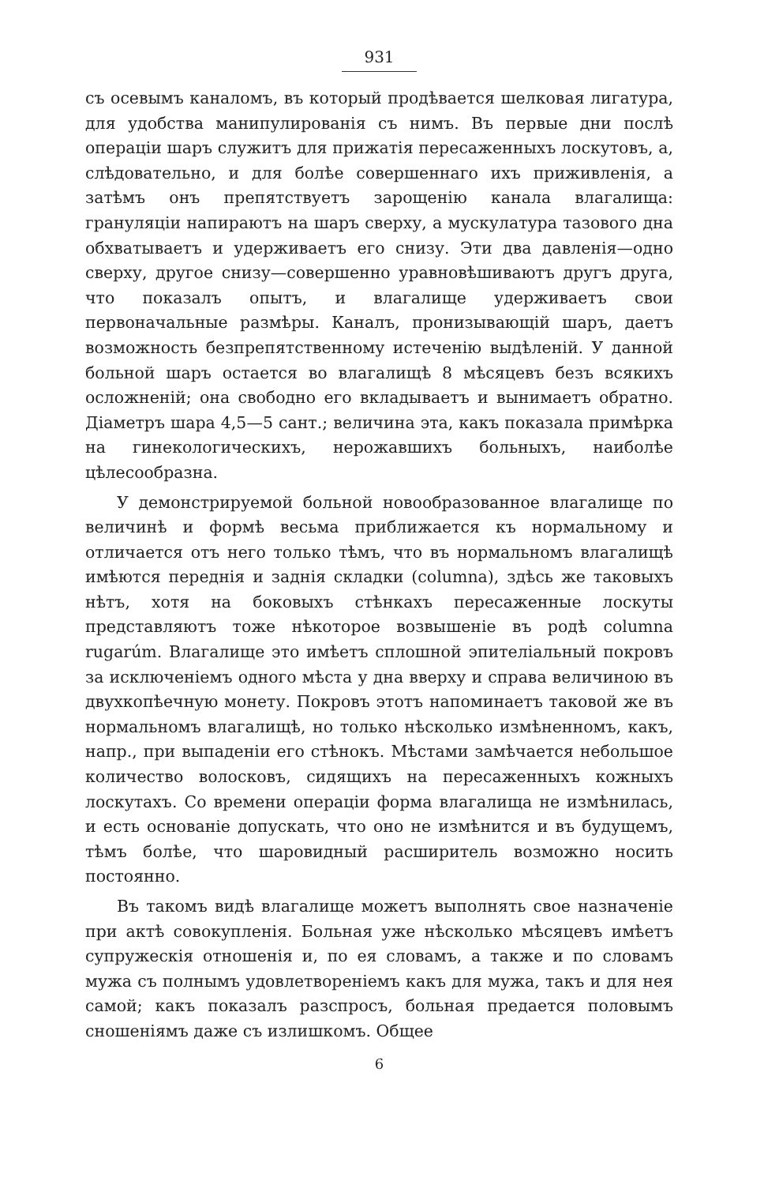931
съ осевымъ каналомъ, въ который продѣвается шелковая лигатура, для удобства манипулированія съ нимъ. Въ первые дни послѣ операціи шаръ служитъ для прижатія пересаженныхъ лоскутовъ, а, слѣдовательно, и для болѣе совершеннаго ихъ приживленія, а затѣмъ онъ препятствуетъ зарощенію канала влагалища: грануляціи напираютъ на шаръ сверху, а мускулатура тазового дна обхватываетъ и удерживаетъ его снизу. Эти два давленія—одно сверху, другое снизу—совершенно уравновѣшиваютъ другъ друга, что показалъ опытъ, и влагалище удерживаетъ свои первоначальные размѣры. Каналъ, пронизывающій шаръ, даетъ возможность безпрепятственному истеченію выдѣленій. У данной больной шаръ остается во влагалищѣ 8 мѣсяцевъ безъ всякихъ осложненій; она свободно его вкладываетъ и вынимаетъ обратно. Діаметръ шара 4,5—5 сант.; величина эта, какъ показала примѣрка на гинекологическихъ, нерожавшихъ больныхъ, наиболѣе цѣлесообразна.
У демонстрируемой больной новообразованное влагалище по величинѣ и формѣ весьма приближается къ нормальному и отличается отъ него только тѣмъ, что въ нормальномъ влагалищѣ имѣются переднія и заднія складки (columna), здѣсь же таковыхъ нѣтъ, хотя на боковыхъ стѣнкахъ пересаженные лоскуты представляютъ тоже нѣкоторое возвышеніе въ родѣ columna rugarúm. Влагалище это имѣетъ сплошной эпителіальный покровъ за исключеніемъ одного мѣста у дна вверху и справа величиною въ двухкопѣечную монету. Покровъ этотъ напоминаетъ таковой же въ нормальномъ влагалищѣ, но только нѣсколько измѣненномъ, какъ, напр., при выпаденіи его стѣнокъ. Мѣстами замѣчается небольшое количество волосковъ, сидящихъ на пересаженныхъ кожныхъ лоскутахъ. Со времени операціи форма влагалища не измѣнилась, и есть основаніе допускать, что оно не измѣнится и въ будущемъ, тѣмъ болѣе, что шаровидный расширитель возможно носить постоянно.
Въ такомъ видѣ влагалище можетъ выполнять свое назначеніе при актѣ совокупленія. Больная уже нѣсколько мѣсяцевъ имѣетъ супружескія отношенія и, по ея словамъ, а также и по словамъ мужа съ полнымъ удовлетвореніемъ какъ для мужа, такъ и для нея самой; какъ показалъ разспросъ, больная предается половымъ сношеніямъ даже съ излишкомъ. Общее
6